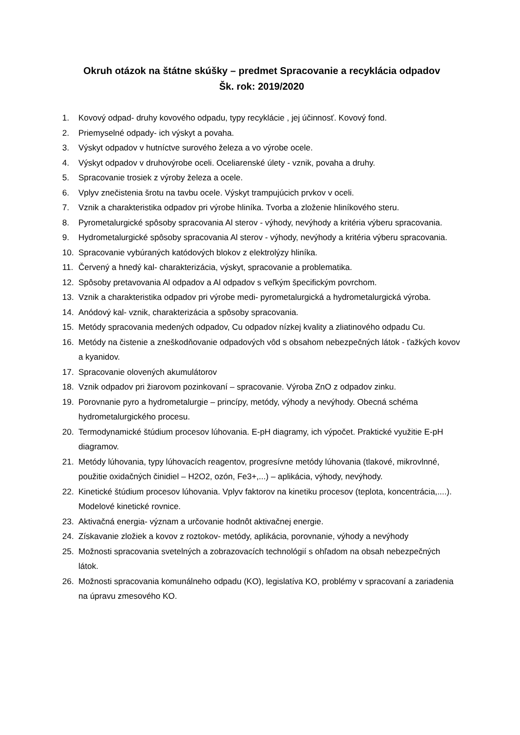Okruh otázok na štátne skúšky – predmet Spracovanie a recyklácia odpadov
Šk. rok: 2019/2020
1. Kovový odpad- druhy kovového odpadu, typy recyklácie , jej účinnosť. Kovový fond.
2. Priemyselné odpady- ich výskyt a povaha.
3. Výskyt odpadov v hutníctve surového železa a vo výrobe ocele.
4. Výskyt odpadov v druhovýrobe oceli. Oceliarenské úlety - vznik, povaha a druhy.
5. Spracovanie trosiek z výroby železa a ocele.
6. Vplyv znečistenia šrotu na tavbu ocele. Výskyt trampujúcich prvkov v oceli.
7. Vznik a charakteristika odpadov pri výrobe hliníka. Tvorba a zloženie hliníkového steru.
8. Pyrometalurgické spôsoby spracovania Al sterov - výhody, nevýhody a kritéria výberu spracovania.
9. Hydrometalurgické spôsoby spracovania Al sterov - výhody, nevýhody a kritéria výberu spracovania.
10. Spracovanie vybúraných katódových blokov z elektrolýzy hliníka.
11. Červený a hnedý kal- charakterizácia, výskyt, spracovanie a problematika.
12. Spôsoby pretavovania Al odpadov a Al odpadov s veľkým špecifickým povrchom.
13. Vznik a charakteristika odpadov pri výrobe medi- pyrometalurgická a hydrometalurgická výroba.
14. Anódový kal- vznik, charakterizácia a spôsoby spracovania.
15. Metódy spracovania medených odpadov, Cu odpadov nízkej kvality a zliatinového odpadu Cu.
16. Metódy na čistenie a zneškodňovanie odpadových vôd s obsahom nebezpečných látok - ťažkých kovov a kyanidov.
17. Spracovanie olovených akumulátorov
18. Vznik odpadov pri žiarovom pozinkovaní – spracovanie. Výroba ZnO z odpadov zinku.
19. Porovnanie pyro a hydrometalurgie – princípy, metódy, výhody a nevýhody. Obecná schéma hydrometalurgického procesu.
20. Termodynamické štúdium procesov lúhovania. E-pH diagramy, ich výpočet. Praktické využitie E-pH diagramov.
21. Metódy lúhovania, typy lúhovacích reagentov, progresívne metódy lúhovania (tlakové, mikrovlnné, použitie oxidačných činidiel – H2O2, ozón, Fe3+,...) – aplikácia, výhody, nevýhody.
22. Kinetické štúdium procesov lúhovania. Vplyv faktorov na kinetiku procesov (teplota, koncentrácia,....). Modelové kinetické rovnice.
23. Aktivačná energia- význam a určovanie hodnôt aktivačnej energie.
24. Získavanie zložiek a kovov z roztokov- metódy, aplikácia, porovnanie, výhody a nevýhody
25. Možnosti spracovania svetelných a zobrazovacích technológií s ohľadom na obsah nebezpečných látok.
26. Možnosti spracovania komunálneho odpadu (KO), legislatíva KO, problémy v spracovaní a zariadenia na úpravu zmesového KO.